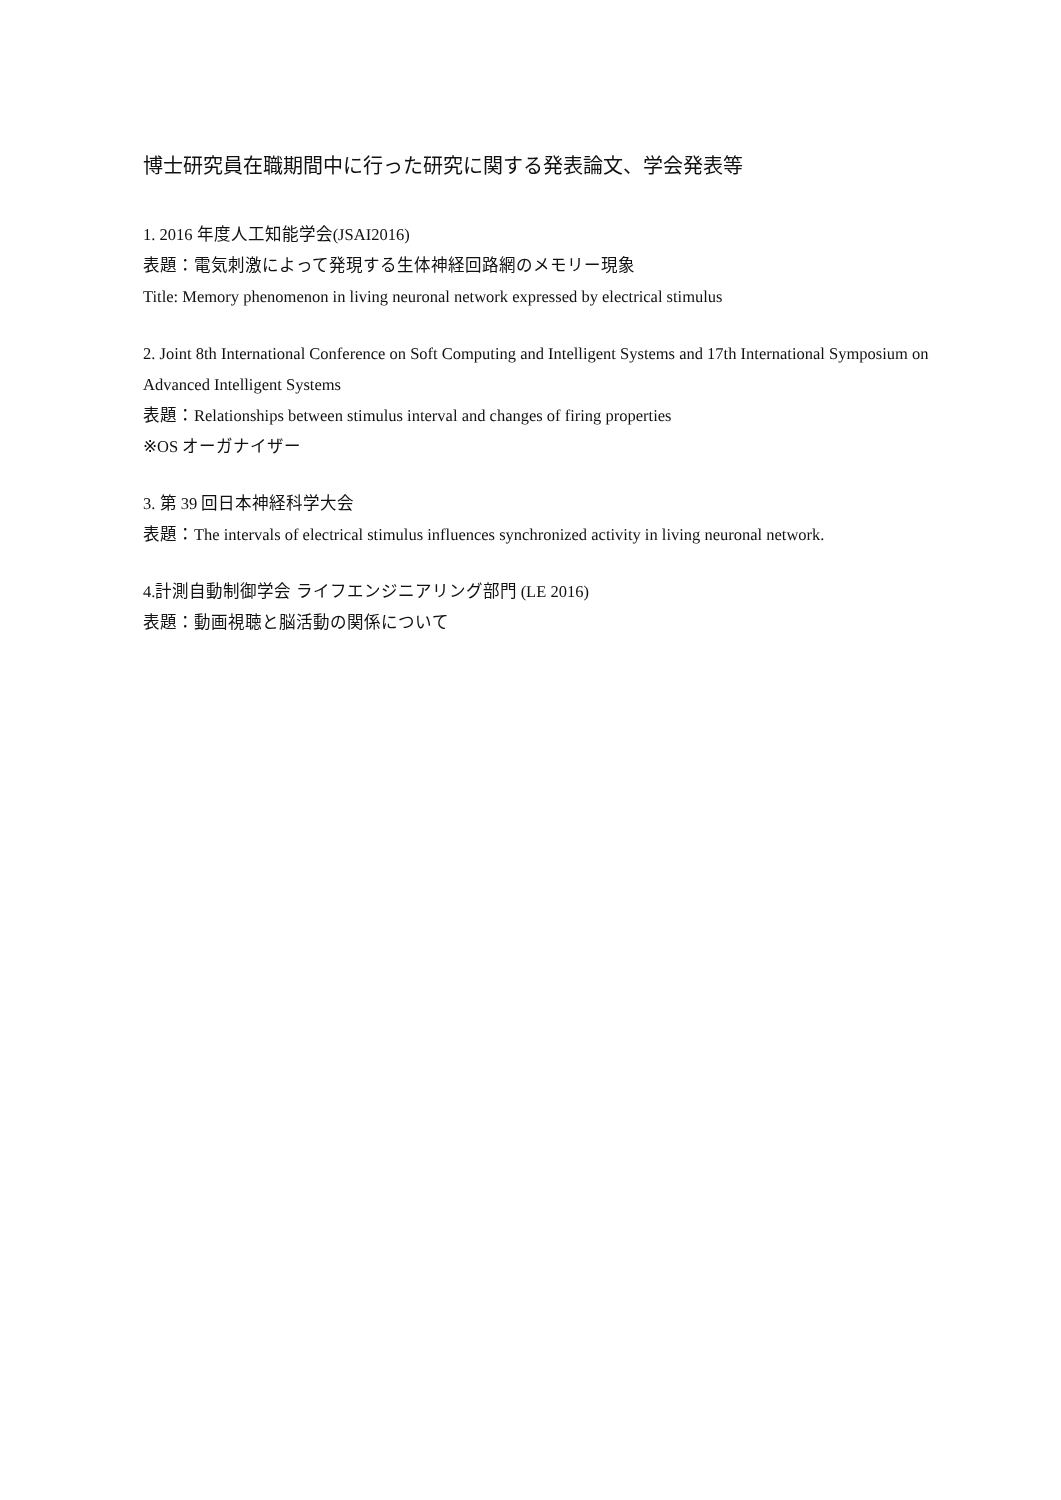博士研究員在職期間中に行った研究に関する発表論文、学会発表等
1. 2016 年度人工知能学会(JSAI2016)
表題：電気刺激によって発現する生体神経回路網のメモリー現象
Title: Memory phenomenon in living neuronal network expressed by electrical stimulus
2. Joint 8th International Conference on Soft Computing and Intelligent Systems and 17th International Symposium on Advanced Intelligent Systems
表題：Relationships between stimulus interval and changes of firing properties
※OS オーガナイザー
3. 第 39 回日本神経科学大会
表題：The intervals of electrical stimulus influences synchronized activity in living neuronal network.
4.計測自動制御学会 ライフエンジニアリング部門 (LE 2016)
表題：動画視聴と脳活動の関係について